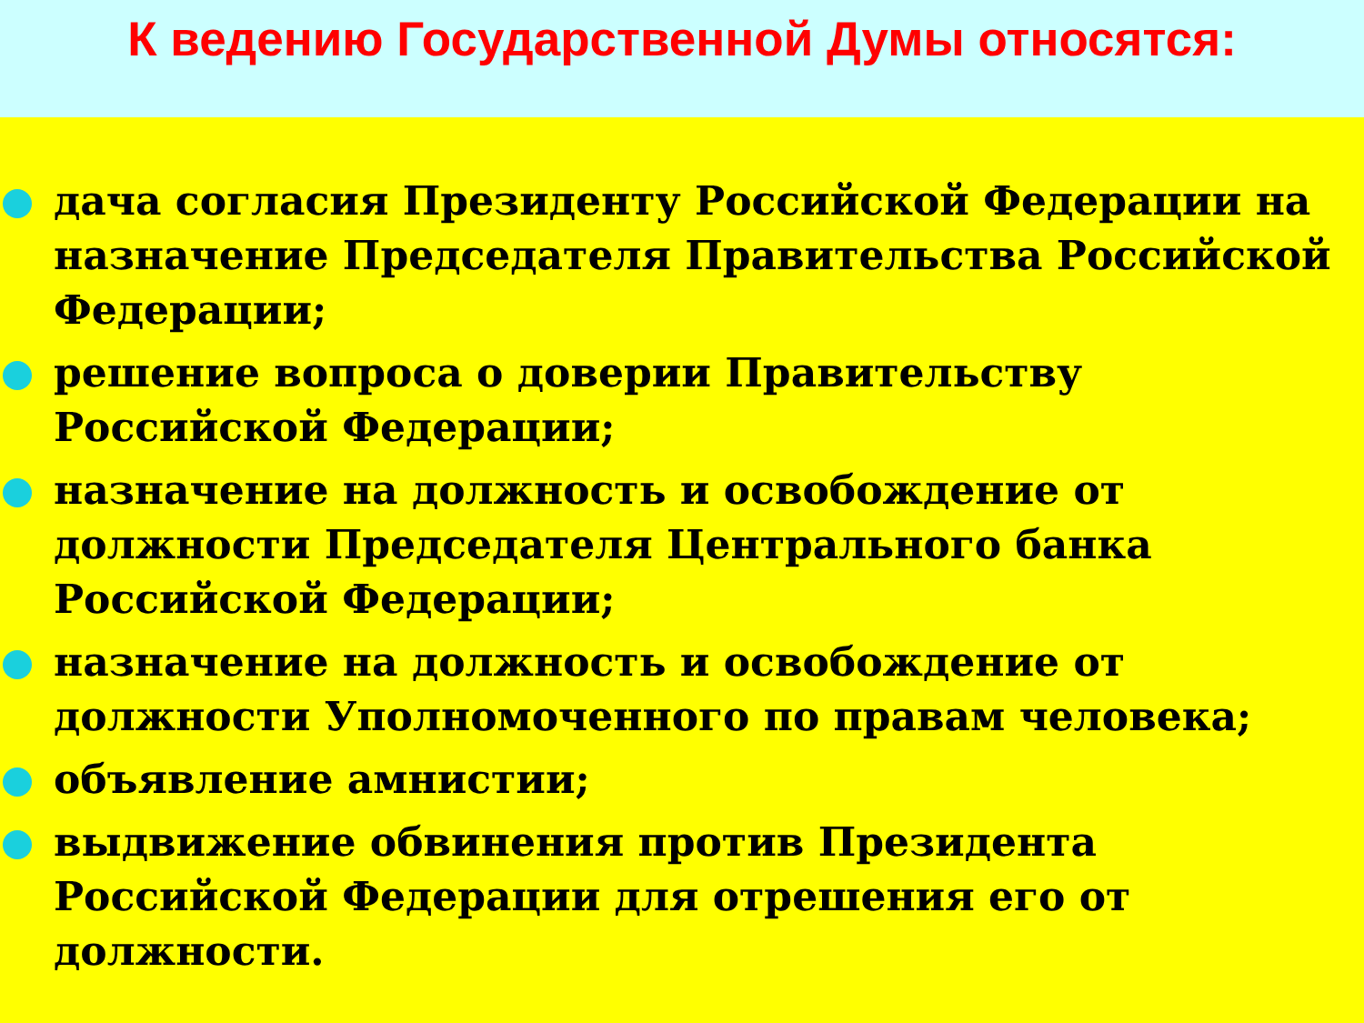К ведению Государственной Думы относятся:
дача согласия Президенту Российской Федерации на назначение Председателя Правительства Российской Федерации;
решение вопроса о доверии Правительству Российской Федерации;
назначение на должность и освобождение от должности Председателя Центрального банка Российской Федерации;
назначение на должность и освобождение от должности Уполномоченного по правам человека;
объявление амнистии;
выдвижение обвинения против Президента Российской Федерации для отрешения его от должности.